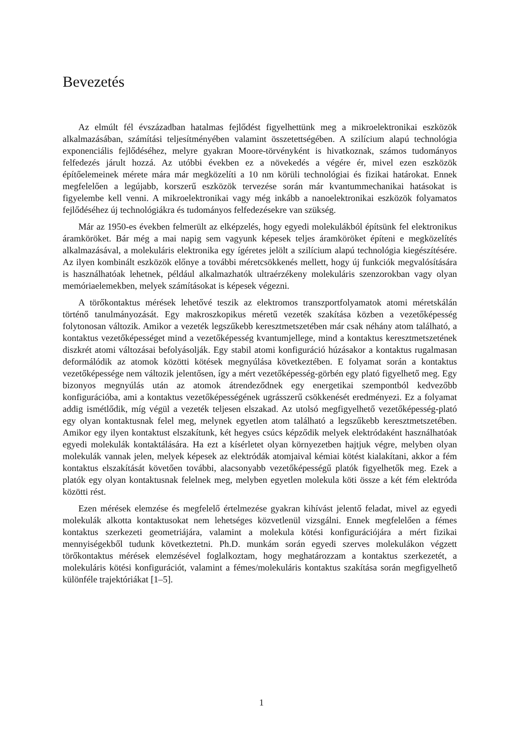Bevezetés
Az elmúlt fél évszázadban hatalmas fejlődést figyelhettünk meg a mikroelektronikai eszközök alkalmazásában, számítási teljesítményében valamint összetettségében. A szilícium alapú technológia exponenciális fejlődéséhez, melyre gyakran Moore-törvényként is hivatkoznak, számos tudományos felfedezés járult hozzá. Az utóbbi években ez a növekedés a végére ér, mivel ezen eszközök építőelemeinek mérete mára már megközelíti a 10 nm körüli technológiai és fizikai határokat. Ennek megfelelően a legújabb, korszerű eszközök tervezése során már kvantummechanikai hatásokat is figyelembe kell venni. A mikroelektronikai vagy még inkább a nanoelektronikai eszközök folyamatos fejlődéséhez új technológiákra és tudományos felfedezésekre van szükség.
Már az 1950-es években felmerült az elképzelés, hogy egyedi molekulákból építsünk fel elektronikus áramköröket. Bár még a mai napig sem vagyunk képesek teljes áramköröket építeni e megközelítés alkalmazásával, a molekuláris elektronika egy ígéretes jelölt a szilícium alapú technológia kiegészítésére. Az ilyen kombinált eszközök előnye a további méretcsökkenés mellett, hogy új funkciók megvalósítására is használhatóak lehetnek, például alkalmazhatók ultraérzékeny molekuláris szenzorokban vagy olyan memóriaelemekben, melyek számításokat is képesek végezni.
A törőkontaktus mérések lehetővé teszik az elektromos transzportfolyamatok atomi méretskálán történő tanulmányozását. Egy makroszkopikus méretű vezeték szakítása közben a vezetőképesség folytonosan változik. Amikor a vezeték legszűkebb keresztmetszetében már csak néhány atom található, a kontaktus vezetőképességet mind a vezetőképesség kvantumjellege, mind a kontaktus keresztmetszetének diszkrét atomi változásai befolyásolják. Egy stabil atomi konfiguráció húzásakor a kontaktus rugalmasan deformálódik az atomok közötti kötések megnyúlása következtében. E folyamat során a kontaktus vezetőképessége nem változik jelentősen, így a mért vezetőképesség-görbén egy plató figyelhető meg. Egy bizonyos megnyúlás után az atomok átrendeződnek egy energetikai szempontból kedvezőbb konfigurációba, ami a kontaktus vezetőképességének ugrásszerű csökkenését eredményezi. Ez a folyamat addig ismétlődik, míg végül a vezeték teljesen elszakad. Az utolsó megfigyelhető vezetőképesség-plató egy olyan kontaktusnak felel meg, melynek egyetlen atom található a legszűkebb keresztmetszetében. Amikor egy ilyen kontaktust elszakítunk, két hegyes csúcs képződik melyek elektródaként használhatóak egyedi molekulák kontaktálására. Ha ezt a kísérletet olyan környezetben hajtjuk végre, melyben olyan molekulák vannak jelen, melyek képesek az elektródák atomjaival kémiai kötést kialakítani, akkor a fém kontaktus elszakítását követően további, alacsonyabb vezetőképességű platók figyelhetők meg. Ezek a platók egy olyan kontaktusnak felelnek meg, melyben egyetlen molekula köti össze a két fém elektróda közötti rést.
Ezen mérések elemzése és megfelelő értelmezése gyakran kihívást jelentő feladat, mivel az egyedi molekulák alkotta kontaktusokat nem lehetséges közvetlenül vizsgálni. Ennek megfelelően a fémes kontaktus szerkezeti geometriájára, valamint a molekula kötési konfigurációjára a mért fizikai mennyiségekből tudunk következtetni. Ph.D. munkám során egyedi szerves molekulákon végzett törőkontaktus mérések elemzésével foglalkoztam, hogy meghatározzam a kontaktus szerkezetét, a molekuláris kötési konfigurációt, valamint a fémes/molekuláris kontaktus szakítása során megfigyelhető különféle trajektóriákat [1–5].
1